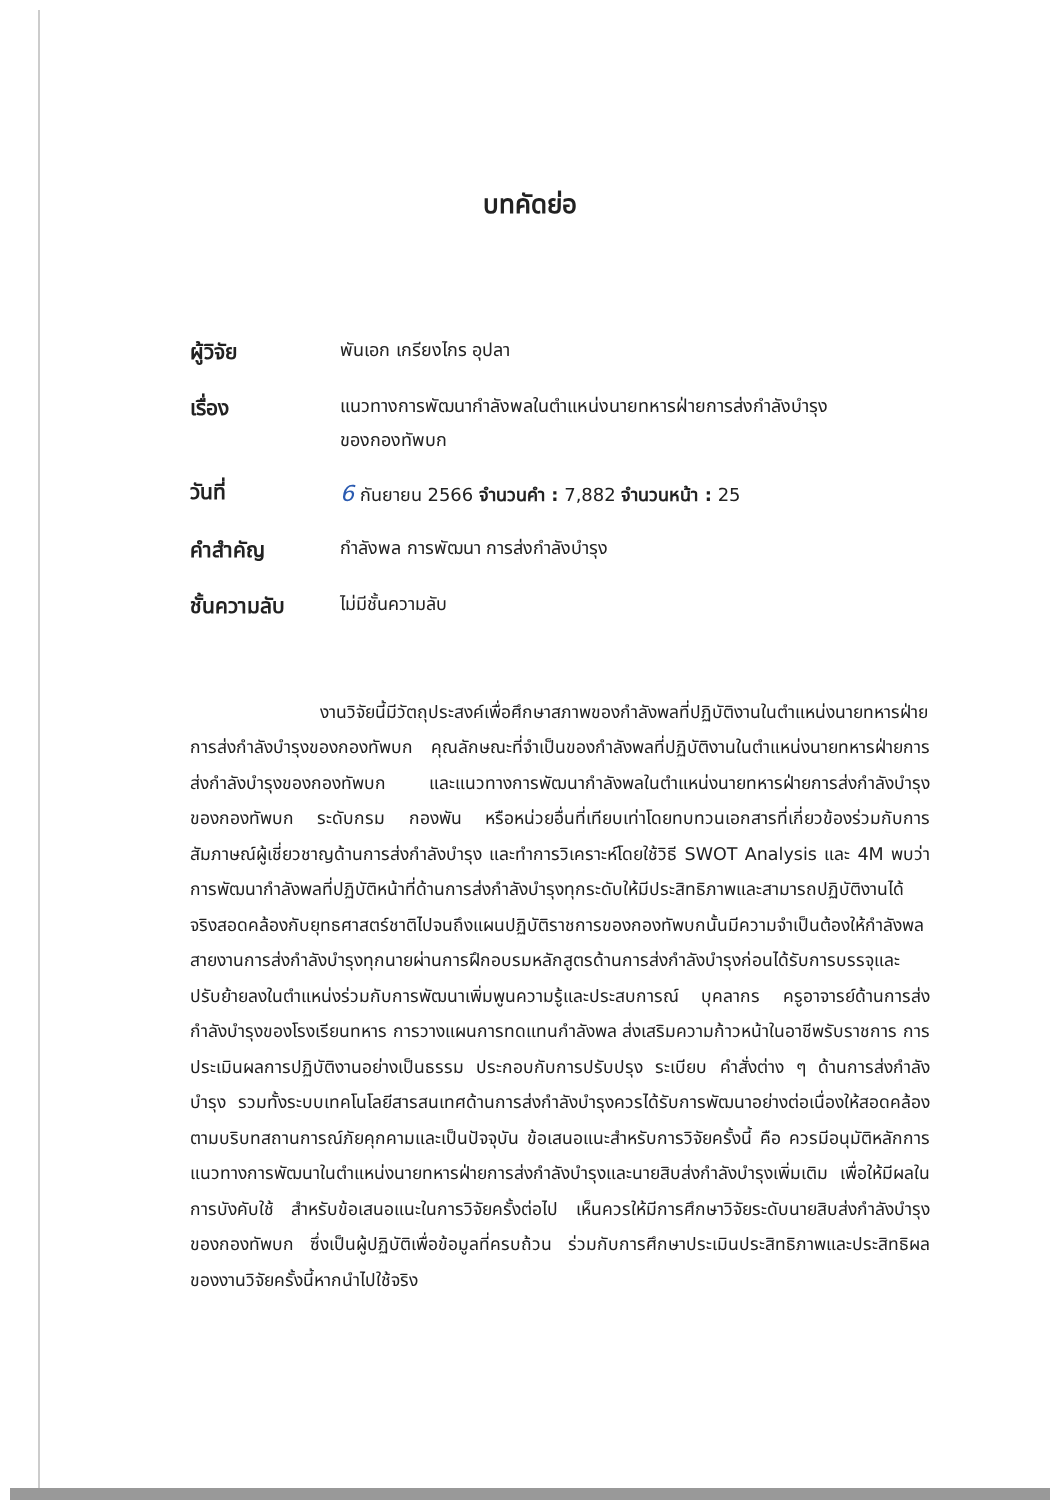บทคัดย่อ
| ผู้วิจัย | พันเอก เกรียงไกร อุปลา |
| เรื่อง | แนวทางการพัฒนากำลังพลในตำแหน่งนายทหารฝ่ายการส่งกำลังบำรุง ของกองทัพบก |
| วันที่ | 6 กันยายน 2566 จำนวนคำ : 7,882 จำนวนหน้า : 25 |
| คำสำคัญ | กำลังพล การพัฒนา การส่งกำลังบำรุง |
| ชั้นความลับ | ไม่มีชั้นความลับ |
งานวิจัยนี้มีวัตถุประสงค์เพื่อศึกษาสภาพของกำลังพลที่ปฏิบัติงานในตำแหน่งนายทหารฝ่ายการส่งกำลังบำรุงของกองทัพบก คุณลักษณะที่จำเป็นของกำลังพลที่ปฏิบัติงานในตำแหน่งนายทหารฝ่ายการส่งกำลังบำรุงของกองทัพบก และแนวทางการพัฒนากำลังพลในตำแหน่งนายทหารฝ่ายการส่งกำลังบำรุงของกองทัพบก ระดับกรม กองพัน หรือหน่วยอื่นที่เทียบเท่าโดยทบทวนเอกสารที่เกี่ยวข้องร่วมกับการสัมภาษณ์ผู้เชี่ยวชาญด้านการส่งกำลังบำรุง และทำการวิเคราะห์โดยใช้วิธี SWOT Analysis และ 4M พบว่า การพัฒนากำลังพลที่ปฏิบัติหน้าที่ด้านการส่งกำลังบำรุงทุกระดับให้มีประสิทธิภาพและสามารถปฏิบัติงานได้จริงสอดคล้องกับยุทธศาสตร์ชาติไปจนถึงแผนปฏิบัติราชการของกองทัพบกนั้นมีความจำเป็นต้องให้กำลังพลสายงานการส่งกำลังบำรุงทุกนายผ่านการฝึกอบรมหลักสูตรด้านการส่งกำลังบำรุงก่อนได้รับการบรรจุและปรับย้ายลงในตำแหน่งร่วมกับการพัฒนาเพิ่มพูนความรู้และประสบการณ์ บุคลากร ครูอาจารย์ด้านการส่งกำลังบำรุงของโรงเรียนทหาร การวางแผนการทดแทนกำลังพล ส่งเสริมความก้าวหน้าในอาชีพรับราชการ การประเมินผลการปฏิบัติงานอย่างเป็นธรรม ประกอบกับการปรับปรุง ระเบียบ คำสั่งต่าง ๆ ด้านการส่งกำลังบำรุง รวมทั้งระบบเทคโนโลยีสารสนเทศด้านการส่งกำลังบำรุงควรได้รับการพัฒนาอย่างต่อเนื่องให้สอดคล้องตามบริบทสถานการณ์ภัยคุกคามและเป็นปัจจุบัน ข้อเสนอแนะสำหรับการวิจัยครั้งนี้ คือ ควรมีอนุมัติหลักการแนวทางการพัฒนาในตำแหน่งนายทหารฝ่ายการส่งกำลังบำรุงและนายสิบส่งกำลังบำรุงเพิ่มเติม เพื่อให้มีผลในการบังคับใช้ สำหรับข้อเสนอแนะในการวิจัยครั้งต่อไป เห็นควรให้มีการศึกษาวิจัยระดับนายสิบส่งกำลังบำรุงของกองทัพบก ซึ่งเป็นผู้ปฏิบัติเพื่อข้อมูลที่ครบถ้วน ร่วมกับการศึกษาประเมินประสิทธิภาพและประสิทธิผลของงานวิจัยครั้งนี้หากนำไปใช้จริง